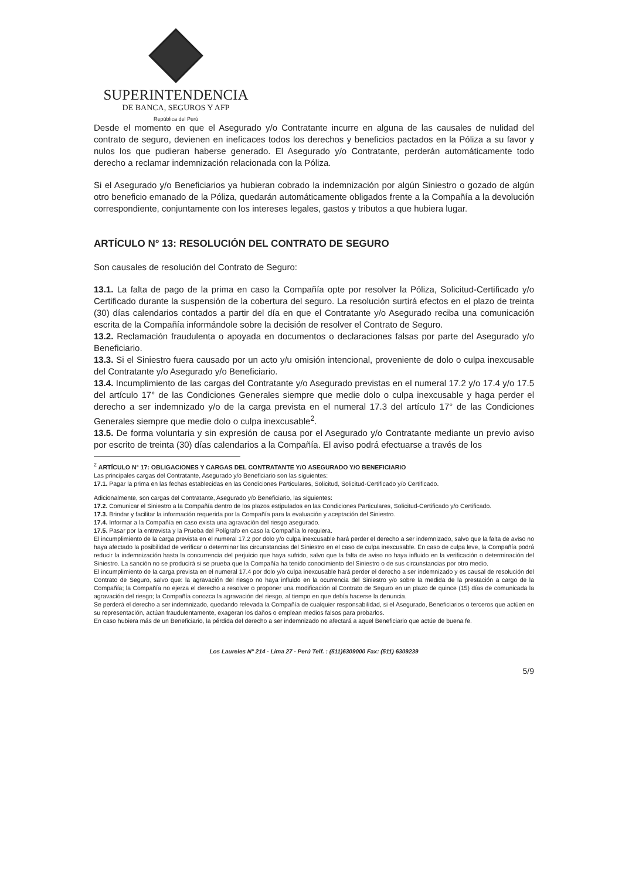SUPERINTENDENCIA
DE BANCA, SEGUROS Y AFP
República del Perú
Desde el momento en que el Asegurado y/o Contratante incurre en alguna de las causales de nulidad del contrato de seguro, devienen en ineficaces todos los derechos y beneficios pactados en la Póliza a su favor y nulos los que pudieran haberse generado. El Asegurado y/o Contratante, perderán automáticamente todo derecho a reclamar indemnización relacionada con la Póliza.
Si el Asegurado y/o Beneficiarios ya hubieran cobrado la indemnización por algún Siniestro o gozado de algún otro beneficio emanado de la Póliza, quedarán automáticamente obligados frente a la Compañía a la devolución correspondiente, conjuntamente con los intereses legales, gastos y tributos a que hubiera lugar.
ARTÍCULO N° 13: RESOLUCIÓN DEL CONTRATO DE SEGURO
Son causales de resolución del Contrato de Seguro:
13.1. La falta de pago de la prima en caso la Compañía opte por resolver la Póliza, Solicitud-Certificado y/o Certificado durante la suspensión de la cobertura del seguro. La resolución surtirá efectos en el plazo de treinta (30) días calendarios contados a partir del día en que el Contratante y/o Asegurado reciba una comunicación escrita de la Compañía informándole sobre la decisión de resolver el Contrato de Seguro.
13.2. Reclamación fraudulenta o apoyada en documentos o declaraciones falsas por parte del Asegurado y/o Beneficiario.
13.3. Si el Siniestro fuera causado por un acto y/u omisión intencional, proveniente de dolo o culpa inexcusable del Contratante y/o Asegurado y/o Beneficiario.
13.4. Incumplimiento de las cargas del Contratante y/o Asegurado previstas en el numeral 17.2 y/o 17.4 y/o 17.5 del artículo 17° de las Condiciones Generales siempre que medie dolo o culpa inexcusable y haga perder el derecho a ser indemnizado y/o de la carga prevista en el numeral 17.3 del artículo 17° de las Condiciones Generales siempre que medie dolo o culpa inexcusable<sup>2</sup>.
13.5. De forma voluntaria y sin expresión de causa por el Asegurado y/o Contratante mediante un previo aviso por escrito de treinta (30) días calendarios a la Compañía. El aviso podrá efectuarse a través de los
<sup>2</sup> ARTÍCULO N° 17: OBLIGACIONES Y CARGAS DEL CONTRATANTE Y/O ASEGURADO Y/O BENEFICIARIO
Las principales cargas del Contratante, Asegurado y/o Beneficiario son las siguientes:
17.1. Pagar la prima en las fechas establecidas en las Condiciones Particulares, Solicitud, Solicitud-Certificado y/o Certificado.
Adicionalmente, son cargas del Contratante, Asegurado y/o Beneficiario, las siguientes:
17.2. Comunicar el Siniestro a la Compañía dentro de los plazos estipulados en las Condiciones Particulares, Solicitud-Certificado y/o Certificado.
17.3. Brindar y facilitar la información requerida por la Compañía para la evaluación y aceptación del Siniestro.
17.4. Informar a la Compañía en caso exista una agravación del riesgo asegurado.
17.5. Pasar por la entrevista y la Prueba del Polígrafo en caso la Compañía lo requiera.
El incumplimiento de la carga prevista en el numeral 17.2 por dolo y/o culpa inexcusable hará perder el derecho a ser indemnizado, salvo que la falta de aviso no haya afectado la posibilidad de verificar o determinar las circunstancias del Siniestro en el caso de culpa inexcusable. En caso de culpa leve, la Compañía podrá reducir la indemnización hasta la concurrencia del perjuicio que haya sufrido, salvo que la falta de aviso no haya influido en la verificación o determinación del Siniestro. La sanción no se producirá si se prueba que la Compañía ha tenido conocimiento del Siniestro o de sus circunstancias por otro medio.
El incumplimiento de la carga prevista en el numeral 17.4 por dolo y/o culpa inexcusable hará perder el derecho a ser indemnizado y es causal de resolución del Contrato de Seguro, salvo que: la agravación del riesgo no haya influido en la ocurrencia del Siniestro y/o sobre la medida de la prestación a cargo de la Compañía; la Compañía no ejerza el derecho a resolver o proponer una modificación al Contrato de Seguro en un plazo de quince (15) días de comunicada la agravación del riesgo; la Compañía conozca la agravación del riesgo, al tiempo en que debía hacerse la denuncia.
Se perderá el derecho a ser indemnizado, quedando relevada la Compañía de cualquier responsabilidad, si el Asegurado, Beneficiarios o terceros que actúen en su representación, actúan fraudulentamente, exageran los daños o emplean medios falsos para probarlos.
En caso hubiera más de un Beneficiario, la pérdida del derecho a ser indemnizado no afectará a aquel Beneficiario que actúe de buena fe.
Los Laureles N° 214 - Lima 27 - Perú Telf. : (511)6309000 Fax: (511) 6309239
5/9